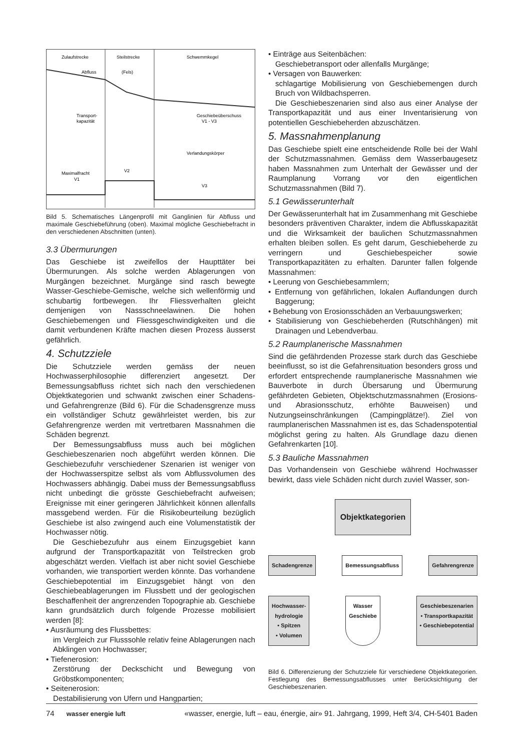Zulaufstrecke
Steilstrecke
Schwemmkegel
Abfluss
(Fels)
Transport-
kapazität
Geschiebeüberschuss
V1 - V3
Verlandungskörper
Maximalfracht
V1
V2
V3
Bild 5. Schematisches Längenprofil mit Ganglinien für Abfluss und maximale Geschiebeführung (oben). Maximal mögliche Geschiebefracht in den verschiedenen Abschnitten (unten).
3.3 Übermurungen
Das Geschiebe ist zweifellos der Haupttäter bei Übermurungen. Als solche werden Ablagerungen von Murgängen bezeichnet. Murgänge sind rasch bewegte Wasser-Geschiebe-Gemische, welche sich wellenförmig und schubartig fortbewegen. Ihr Fliessverhalten gleicht demjenigen von Nassschneelawinen. Die hohen Geschiebemengen und Fliessgeschwindigkeiten und die damit verbundenen Kräfte machen diesen Prozess äusserst gefährlich.
4. Schutzziele
Die Schutzziele werden gemäss der neuen Hochwasserphilosophie differenziert angesetzt. Der Bemessungsabfluss richtet sich nach den verschiedenen Objektkategorien und schwankt zwischen einer Schadens- und Gefahrengrenze (Bild 6). Für die Schadensgrenze muss ein vollständiger Schutz gewährleistet werden, bis zur Gefahrengrenze werden mit vertretbaren Massnahmen die Schäden begrenzt.
Der Bemessungsabfluss muss auch bei möglichen Geschiebeszenarien noch abgeführt werden können. Die Geschiebezufuhr verschiedener Szenarien ist weniger von der Hochwasserspitze selbst als vom Abflussvolumen des Hochwassers abhängig. Dabei muss der Bemessungsabfluss nicht unbedingt die grösste Geschiebefracht aufweisen; Ereignisse mit einer geringeren Jährlichkeit können allenfalls massgebend werden. Für die Risikobeurteilung bezüglich Geschiebe ist also zwingend auch eine Volumenstatistik der Hochwasser nötig.
Die Geschiebezufuhr aus einem Einzugsgebiet kann aufgrund der Transportkapazität von Teilstrecken grob abgeschätzt werden. Vielfach ist aber nicht soviel Geschiebe vorhanden, wie transportiert werden könnte. Das vorhandene Geschiebepotential im Einzugsgebiet hängt von den Geschiebeablagerungen im Flussbett und der geologischen Beschaffenheit der angrenzenden Topographie ab. Geschiebe kann grundsätzlich durch folgende Prozesse mobilisiert werden [8]:
• Ausräumung des Flussbettes:
im Vergleich zur Flusssohle relativ feine Ablagerungen nach Abklingen von Hochwasser;
• Tiefenerosion:
Zerstörung der Deckschicht und Bewegung von Gröbstkomponenten;
• Seitenerosion:
Destabilisierung von Ufern und Hangpartien;
• Einträge aus Seitenbächen:
Geschiebetransport oder allenfalls Murgänge;
• Versagen von Bauwerken:
schlagartige Mobilisierung von Geschiebemengen durch Bruch von Wildbachsperren.
Die Geschiebeszenarien sind also aus einer Analyse der Transportkapazität und aus einer Inventarisierung von potentiellen Geschiebeherden abzuschätzen.
5. Massnahmenplanung
Das Geschiebe spielt eine entscheidende Rolle bei der Wahl der Schutzmassnahmen. Gemäss dem Wasserbaugesetz haben Massnahmen zum Unterhalt der Gewässer und der Raumplanung Vorrang vor den eigentlichen Schutzmassnahmen (Bild 7).
5.1 Gewässerunterhalt
Der Gewässerunterhalt hat im Zusammenhang mit Geschiebe besonders präventiven Charakter, indem die Abflusskapazität und die Wirksamkeit der baulichen Schutzmassnahmen erhalten bleiben sollen. Es geht darum, Geschiebeherde zu verringern und Geschiebespeicher sowie Transportkapazitäten zu erhalten. Darunter fallen folgende Massnahmen:
• Leerung von Geschiebesammlern;
• Entfernung von gefährlichen, lokalen Auflandungen durch Baggerung;
• Behebung von Erosionsschäden an Verbauungswerken;
• Stabilisierung von Geschiebeherden (Rutschhängen) mit Drainagen und Lebendverbau.
5.2 Raumplanerische Massnahmen
Sind die gefährdenden Prozesse stark durch das Geschiebe beeinflusst, so ist die Gefahrensituation besonders gross und erfordert entsprechende raumplanerische Massnahmen wie Bauverbote in durch Übersarung und Übermurung gefährdeten Gebieten, Objektschutzmassnahmen (Erosions- und Abrasionsschutz, erhöhte Bauweisen) und Nutzungseinschränkungen (Campingplätze!). Ziel von raumplanerischen Massnahmen ist es, das Schadenspotential möglichst gering zu halten. Als Grundlage dazu dienen Gefahrenkarten [10].
5.3 Bauliche Massnahmen
Das Vorhandensein von Geschiebe während Hochwasser bewirkt, dass viele Schäden nicht durch zuviel Wasser, son-
Objektkategorien
Schadengrenze Bemessungsabfluss Gefahrengrenze
Hochwasser-
hydrologie
• Spitzen
• Volumen
Wasser
Geschiebe
Geschiebeszenarien
• Transportkapazität
• Geschiebepotential
Bild 6. Differenzierung der Schutzziele für verschiedene Objektkategorien. Festlegung des Bemessungsabflusses unter Berücksichtigung der Geschiebeszenarien.
74 wasser energie luft «wasser, energie, luft – eau, énergie, air» 91. Jahrgang, 1999, Heft 3/4, CH-5401 Baden